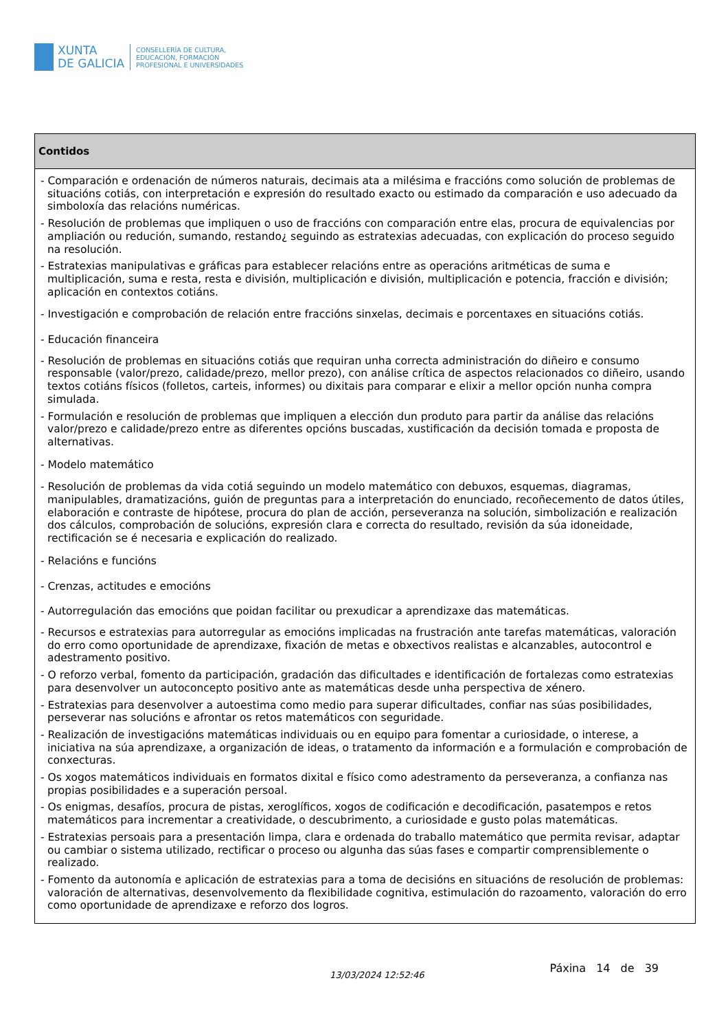XUNTA
DE GALICIA
CONSELLERÍA DE CULTURA,
EDUCACIÓN, FORMACIÓN
PROFESIONAL E UNIVERSIDADES
| Contidos |
| --- |
| - Comparación e ordenación de números naturais, decimais ata a milésima e fraccións como solución de problemas de situacións cotiás, con interpretación e expresión do resultado exacto ou estimado da comparación e uso adecuado da simboloxía das relacións numéricas. - Resolución de problemas que impliquen o uso de fraccións con comparación entre elas, procura de equivalencias por ampliación ou redución, sumando, restando¿ seguindo as estratexias adecuadas, con explicación do proceso seguido na resolución. - Estratexias manipulativas e gráficas para establecer relacións entre as operacións aritméticas de suma e multiplicación, suma e resta, resta e división, multiplicación e división, multiplicación e potencia, fracción e división; aplicación en contextos cotiáns. - Investigación e comprobación de relación entre fraccións sinxelas, decimais e porcentaxes en situacións cotiás. - Educación financeira - Resolución de problemas en situacións cotiás que requiran unha correcta administración do diñeiro e consumo responsable (valor/prezo, calidade/prezo, mellor prezo), con análise crítica de aspectos relacionados co diñeiro, usando textos cotiáns físicos (folletos, carteis, informes) ou dixitais para comparar e elixir a mellor opción nunha compra simulada. - Formulación e resolución de problemas que impliquen a elección dun produto para partir da análise das relacións valor/prezo e calidade/prezo entre as diferentes opcións buscadas, xustificación da decisión tomada e proposta de alternativas. - Modelo matemático - Resolución de problemas da vida cotiá seguindo un modelo matemático con debuxos, esquemas, diagramas, manipulables, dramatizacións, guión de preguntas para a interpretación do enunciado, recoñecemento de datos útiles, elaboración e contraste de hipótese, procura do plan de acción, perseveranza na solución, simbolización e realización dos cálculos, comprobación de solucións, expresión clara e correcta do resultado, revisión da súa idoneidade, rectificación se é necesaria e explicación do realizado. - Relacións e funcións - Crenzas, actitudes e emocións - Autorregulación das emocións que poidan facilitar ou prexudicar a aprendizaxe das matemáticas. - Recursos e estratexias para autorregular as emocións implicadas na frustración ante tarefas matemáticas, valoración do erro como oportunidade de aprendizaxe, fixación de metas e obxectivos realistas e alcanzables, autocontrol e adestramento positivo. - O reforzo verbal, fomento da participación, gradación das dificultades e identificación de fortalezas como estratexias para desenvolver un autoconcepto positivo ante as matemáticas desde unha perspectiva de xénero. - Estratexias para desenvolver a autoestima como medio para superar dificultades, confiar nas súas posibilidades, perseverar nas solucións e afrontar os retos matemáticos con seguridade. - Realización de investigacións matemáticas individuais ou en equipo para fomentar a curiosidade, o interese, a iniciativa na súa aprendizaxe, a organización de ideas, o tratamento da información e a formulación e comprobación de conxecturas. - Os xogos matemáticos individuais en formatos dixital e físico como adestramento da perseveranza, a confianza nas propias posibilidades e a superación persoal. - Os enigmas, desafíos, procura de pistas, xeroglíficos, xogos de codificación e decodificación, pasatempos e retos matemáticos para incrementar a creatividade, o descubrimento, a curiosidade e gusto polas matemáticas. - Estratexias persoais para a presentación limpa, clara e ordenada do traballo matemático que permita revisar, adaptar ou cambiar o sistema utilizado, rectificar o proceso ou algunha das súas fases e compartir comprensiblemente o realizado. - Fomento da autonomía e aplicación de estratexias para a toma de decisións en situacións de resolución de problemas: valoración de alternativas, desenvolvemento da flexibilidade cognitiva, estimulación do razoamento, valoración do erro como oportunidade de aprendizaxe e reforzo dos logros. |
13/03/2024 12:52:46
Páxina 14 de 39